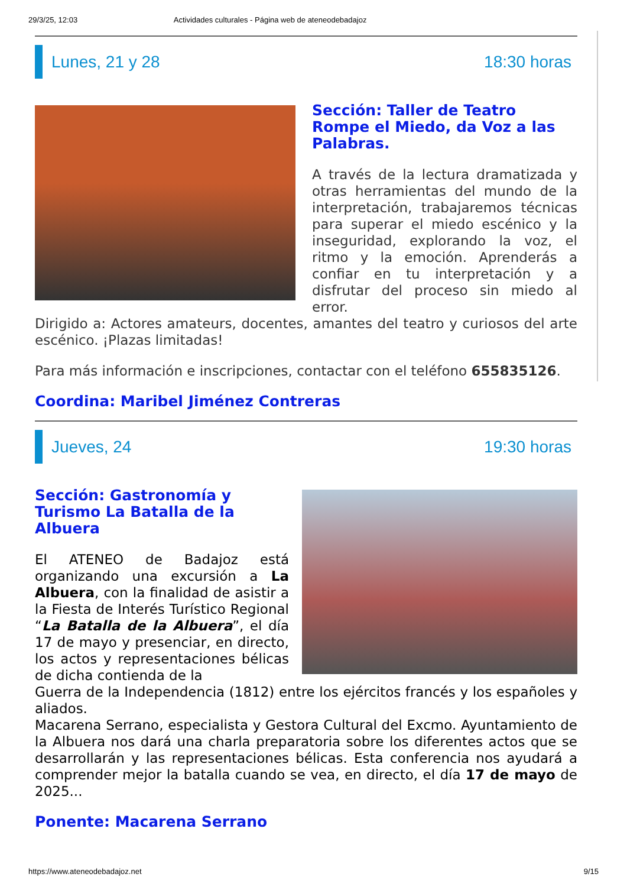29/3/25, 12:03 Actividades culturales - Página web de ateneodebadajoz
Lunes, 21 y 28 18:30 horas
Sección: Taller de Teatro Rompe el Miedo, da Voz a las Palabras.
A través de la lectura dramatizada y otras herramientas del mundo de la interpretación, trabajaremos técnicas para superar el miedo escénico y la inseguridad, explorando la voz, el ritmo y la emoción. Aprenderás a confiar en tu interpretación y a disfrutar del proceso sin miedo al error.
Dirigido a: Actores amateurs, docentes, amantes del teatro y curiosos del arte escénico. ¡Plazas limitadas!
Para más información e inscripciones, contactar con el teléfono 655835126.
Coordina: Maribel Jiménez Contreras
Jueves, 24 19:30 horas
Sección: Gastronomía y Turismo La Batalla de la Albuera
El ATENEO de Badajoz está organizando una excursión a La Albuera, con la finalidad de asistir a la Fiesta de Interés Turístico Regional “La Batalla de la Albuera”, el día 17 de mayo y presenciar, en directo, los actos y representaciones bélicas de dicha contienda de la
Guerra de la Independencia (1812) entre los ejércitos francés y los españoles y aliados.
Macarena Serrano, especialista y Gestora Cultural del Excmo. Ayuntamiento de la Albuera nos dará una charla preparatoria sobre los diferentes actos que se desarrollarán y las representaciones bélicas. Esta conferencia nos ayudará a comprender mejor la batalla cuando se vea, en directo, el día 17 de mayo de 2025...
Ponente: Macarena Serrano
https://www.ateneodebadajoz.net 9/15